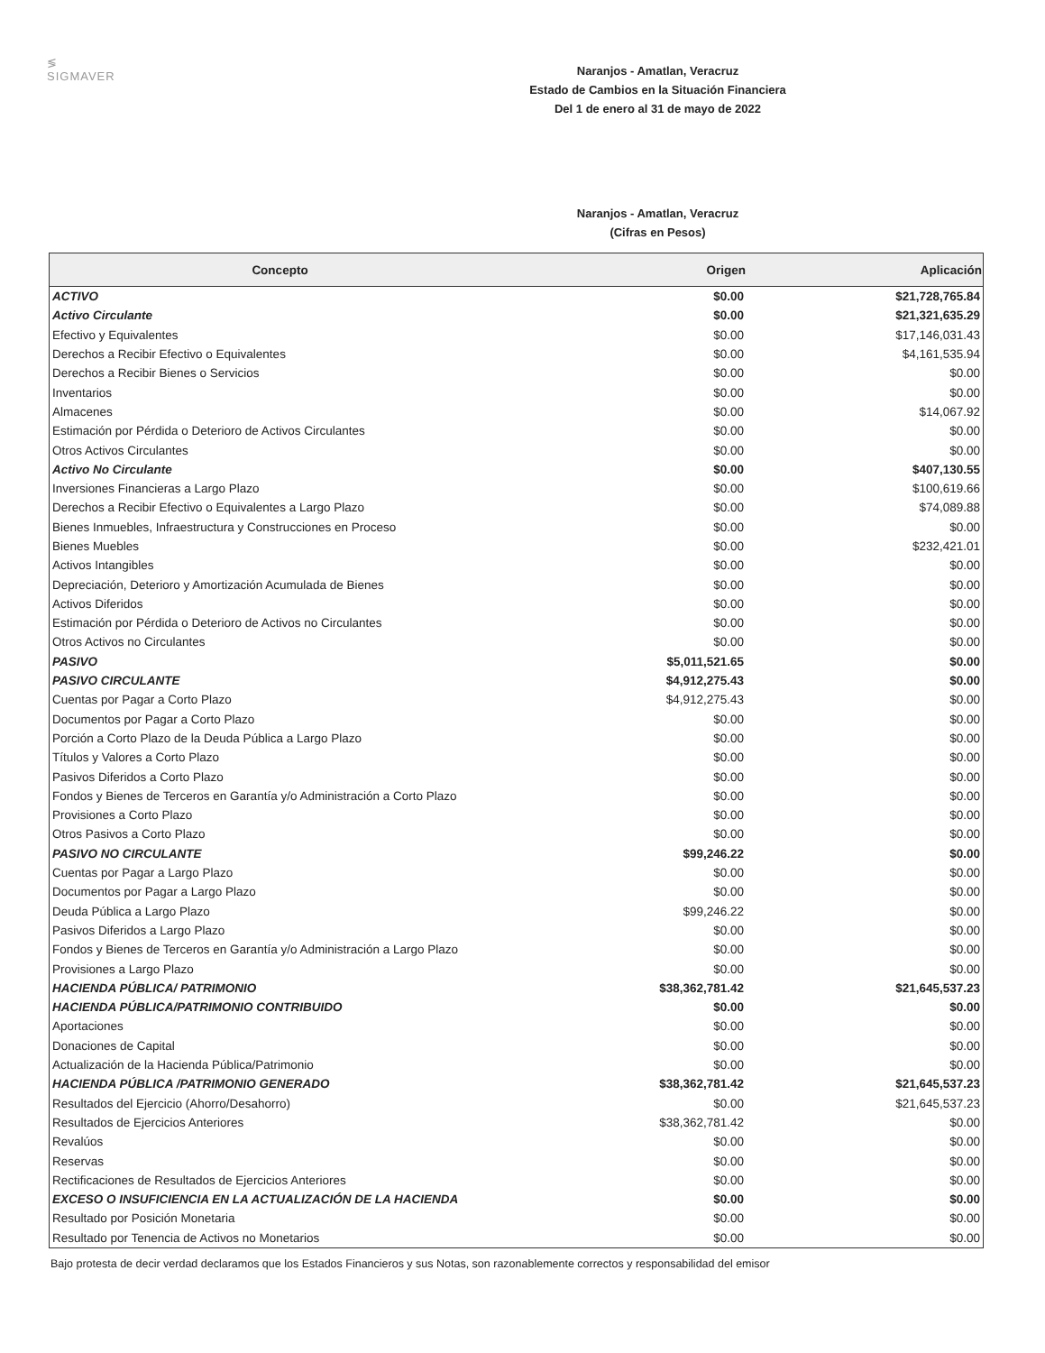≶
SIGMAVER
Naranjos - Amatlan, Veracruz
Estado de Cambios en la Situación Financiera
Del 1 de enero al 31 de mayo de 2022
Naranjos - Amatlan, Veracruz
(Cifras en Pesos)
| Concepto | Origen | Aplicación |
| --- | --- | --- |
| ACTIVO | $0.00 | $21,728,765.84 |
| Activo Circulante | $0.00 | $21,321,635.29 |
| Efectivo y Equivalentes | $0.00 | $17,146,031.43 |
| Derechos a Recibir Efectivo o Equivalentes | $0.00 | $4,161,535.94 |
| Derechos a Recibir Bienes o Servicios | $0.00 | $0.00 |
| Inventarios | $0.00 | $0.00 |
| Almacenes | $0.00 | $14,067.92 |
| Estimación por Pérdida o Deterioro de Activos Circulantes | $0.00 | $0.00 |
| Otros Activos Circulantes | $0.00 | $0.00 |
| Activo No Circulante | $0.00 | $407,130.55 |
| Inversiones Financieras a Largo Plazo | $0.00 | $100,619.66 |
| Derechos a Recibir Efectivo o Equivalentes a Largo Plazo | $0.00 | $74,089.88 |
| Bienes Inmuebles, Infraestructura y Construcciones en Proceso | $0.00 | $0.00 |
| Bienes Muebles | $0.00 | $232,421.01 |
| Activos Intangibles | $0.00 | $0.00 |
| Depreciación, Deterioro y Amortización Acumulada de Bienes | $0.00 | $0.00 |
| Activos Diferidos | $0.00 | $0.00 |
| Estimación por Pérdida o Deterioro de Activos no Circulantes | $0.00 | $0.00 |
| Otros Activos no Circulantes | $0.00 | $0.00 |
| PASIVO | $5,011,521.65 | $0.00 |
| PASIVO CIRCULANTE | $4,912,275.43 | $0.00 |
| Cuentas por Pagar a Corto Plazo | $4,912,275.43 | $0.00 |
| Documentos por Pagar a Corto Plazo | $0.00 | $0.00 |
| Porción a Corto Plazo de la Deuda Pública a Largo Plazo | $0.00 | $0.00 |
| Títulos y Valores a Corto Plazo | $0.00 | $0.00 |
| Pasivos Diferidos a Corto Plazo | $0.00 | $0.00 |
| Fondos y Bienes de Terceros en Garantía y/o Administración a Corto Plazo | $0.00 | $0.00 |
| Provisiones a Corto Plazo | $0.00 | $0.00 |
| Otros Pasivos a Corto Plazo | $0.00 | $0.00 |
| PASIVO NO CIRCULANTE | $99,246.22 | $0.00 |
| Cuentas por Pagar a Largo Plazo | $0.00 | $0.00 |
| Documentos por Pagar a Largo Plazo | $0.00 | $0.00 |
| Deuda Pública a Largo Plazo | $99,246.22 | $0.00 |
| Pasivos Diferidos a Largo Plazo | $0.00 | $0.00 |
| Fondos y Bienes de Terceros en Garantía y/o Administración a Largo Plazo | $0.00 | $0.00 |
| Provisiones a Largo Plazo | $0.00 | $0.00 |
| HACIENDA PÚBLICA/ PATRIMONIO | $38,362,781.42 | $21,645,537.23 |
| HACIENDA PÚBLICA/PATRIMONIO CONTRIBUIDO | $0.00 | $0.00 |
| Aportaciones | $0.00 | $0.00 |
| Donaciones de Capital | $0.00 | $0.00 |
| Actualización de la Hacienda Pública/Patrimonio | $0.00 | $0.00 |
| HACIENDA PÚBLICA /PATRIMONIO GENERADO | $38,362,781.42 | $21,645,537.23 |
| Resultados del Ejercicio (Ahorro/Desahorro) | $0.00 | $21,645,537.23 |
| Resultados de Ejercicios Anteriores | $38,362,781.42 | $0.00 |
| Revalúos | $0.00 | $0.00 |
| Reservas | $0.00 | $0.00 |
| Rectificaciones de Resultados de Ejercicios Anteriores | $0.00 | $0.00 |
| EXCESO O INSUFICIENCIA EN LA ACTUALIZACIÓN DE LA HACIENDA | $0.00 | $0.00 |
| Resultado por Posición Monetaria | $0.00 | $0.00 |
| Resultado por Tenencia de Activos no Monetarios | $0.00 | $0.00 |
Bajo protesta de decir verdad declaramos que los Estados Financieros y sus Notas, son razonablemente correctos y responsabilidad del emisor